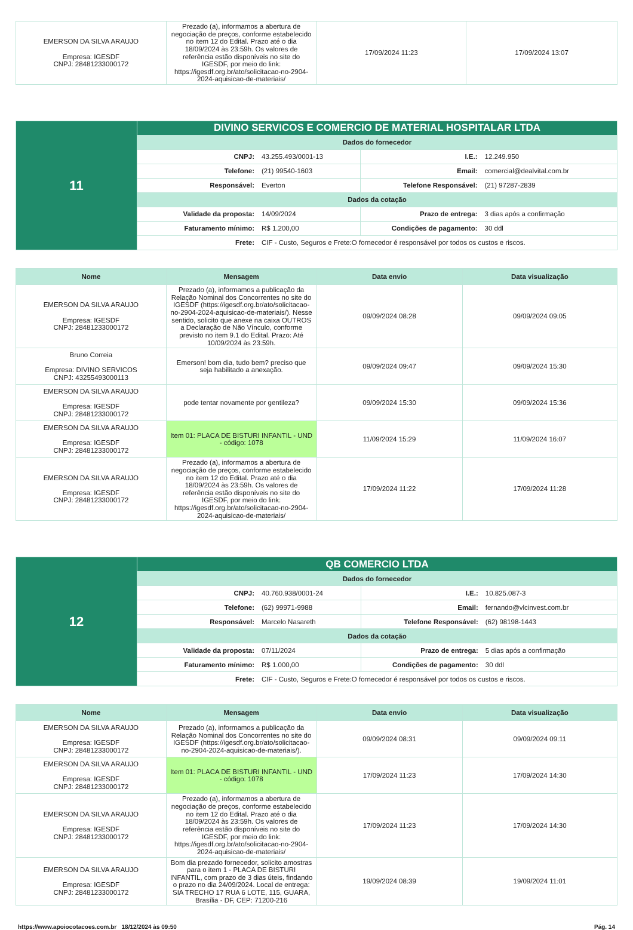| EMERSON DA SILVA ARAUJO Empresa: IGESDF CNPJ: 28481233000172 | Prezado (a), informamos a abertura de negociação de preços, conforme estabelecido no item 12 do Edital. Prazo até o dia 18/09/2024 às 23:59h. Os valores de referência estão disponíveis no site do IGESDF, por meio do link: https://igesdf.org.br/ato/solicitacao-no-2904-2024-aquisicao-de-materiais/ | 17/09/2024 11:23 | 17/09/2024 13:07 |
| 11 | DIVINO SERVICOS E COMERCIO DE MATERIAL HOSPITALAR LTDA | | | |
| | Dados do fornecedor | | | |
| | CNPJ: | 43.255.493/0001-13 | I.E.: | 12.249.950 |
| | Telefone: | (21) 99540-1603 | Email: | comercial@dealvital.com.br |
| | Responsável: | Everton | Telefone Responsável: | (21) 97287-2839 |
| | Dados da cotação | | | |
| | Validade da proposta: | 14/09/2024 | Prazo de entrega: | 3 dias após a confirmação |
| | Faturamento mínimo: | R$ 1.200,00 | Condições de pagamento: | 30 ddl |
| | Frete: | CIF - Custo, Seguros e Frete:O fornecedor é responsável por todos os custos e riscos. | | |
| Nome | Mensagem | Data envio | Data visualização |
| --- | --- | --- | --- |
| EMERSON DA SILVA ARAUJO Empresa: IGESDF CNPJ: 28481233000172 | Prezado (a), informamos a publicação da Relação Nominal dos Concorrentes no site do IGESDF (https://igesdf.org.br/ato/solicitacao-no-2904-2024-aquisicao-de-materiais/). Nesse sentido, solicito que anexe na caixa OUTROS a Declaração de Não Vínculo, conforme previsto no item 9.1 do Edital. Prazo: Até 10/09/2024 às 23:59h. | 09/09/2024 08:28 | 09/09/2024 09:05 |
| Bruno Correia Empresa: DIVINO SERVICOS CNPJ: 43255493000113 | Emerson! bom dia, tudo bem? preciso que seja habilitado a anexação. | 09/09/2024 09:47 | 09/09/2024 15:30 |
| EMERSON DA SILVA ARAUJO Empresa: IGESDF CNPJ: 28481233000172 | pode tentar novamente por gentileza? | 09/09/2024 15:30 | 09/09/2024 15:36 |
| EMERSON DA SILVA ARAUJO Empresa: IGESDF CNPJ: 28481233000172 | Item 01: PLACA DE BISTURI INFANTIL - UND - código: 1078 | 11/09/2024 15:29 | 11/09/2024 16:07 |
| EMERSON DA SILVA ARAUJO Empresa: IGESDF CNPJ: 28481233000172 | Prezado (a), informamos a abertura de negociação de preços, conforme estabelecido no item 12 do Edital. Prazo até o dia 18/09/2024 às 23:59h. Os valores de referência estão disponíveis no site do IGESDF, por meio do link: https://igesdf.org.br/ato/solicitacao-no-2904-2024-aquisicao-de-materiais/ | 17/09/2024 11:22 | 17/09/2024 11:28 |
| 12 | QB COMERCIO LTDA | | | |
| | Dados do fornecedor | | | |
| | CNPJ: | 40.760.938/0001-24 | I.E.: | 10.825.087-3 |
| | Telefone: | (62) 99971-9988 | Email: | fernando@vlcinvest.com.br |
| | Responsável: | Marcelo Nasareth | Telefone Responsável: | (62) 98198-1443 |
| | Dados da cotação | | | |
| | Validade da proposta: | 07/11/2024 | Prazo de entrega: | 5 dias após a confirmação |
| | Faturamento mínimo: | R$ 1.000,00 | Condições de pagamento: | 30 ddl |
| | Frete: | CIF - Custo, Seguros e Frete:O fornecedor é responsável por todos os custos e riscos. | | |
| Nome | Mensagem | Data envio | Data visualização |
| --- | --- | --- | --- |
| EMERSON DA SILVA ARAUJO Empresa: IGESDF CNPJ: 28481233000172 | Prezado (a), informamos a publicação da Relação Nominal dos Concorrentes no site do IGESDF (https://igesdf.org.br/ato/solicitacao-no-2904-2024-aquisicao-de-materiais/). | 09/09/2024 08:31 | 09/09/2024 09:11 |
| EMERSON DA SILVA ARAUJO Empresa: IGESDF CNPJ: 28481233000172 | Item 01: PLACA DE BISTURI INFANTIL - UND - código: 1078 | 17/09/2024 11:23 | 17/09/2024 14:30 |
| EMERSON DA SILVA ARAUJO Empresa: IGESDF CNPJ: 28481233000172 | Prezado (a), informamos a abertura de negociação de preços, conforme estabelecido no item 12 do Edital. Prazo até o dia 18/09/2024 às 23:59h. Os valores de referência estão disponíveis no site do IGESDF, por meio do link: https://igesdf.org.br/ato/solicitacao-no-2904-2024-aquisicao-de-materiais/ | 17/09/2024 11:23 | 17/09/2024 14:30 |
| EMERSON DA SILVA ARAUJO Empresa: IGESDF CNPJ: 28481233000172 | Bom dia prezado fornecedor, solicito amostras para o item 1 - PLACA DE BISTURI INFANTIL, com prazo de 3 dias úteis, findando o prazo no dia 24/09/2024. Local de entrega: SIA TRECHO 17 RUA 6 LOTE, 115, GUARA, Brasília - DF, CEP: 71200-216 | 19/09/2024 08:39 | 19/09/2024 11:01 |
https://www.apoiocotacoes.com.br 18/12/2024 às 09:50 Pág. 14